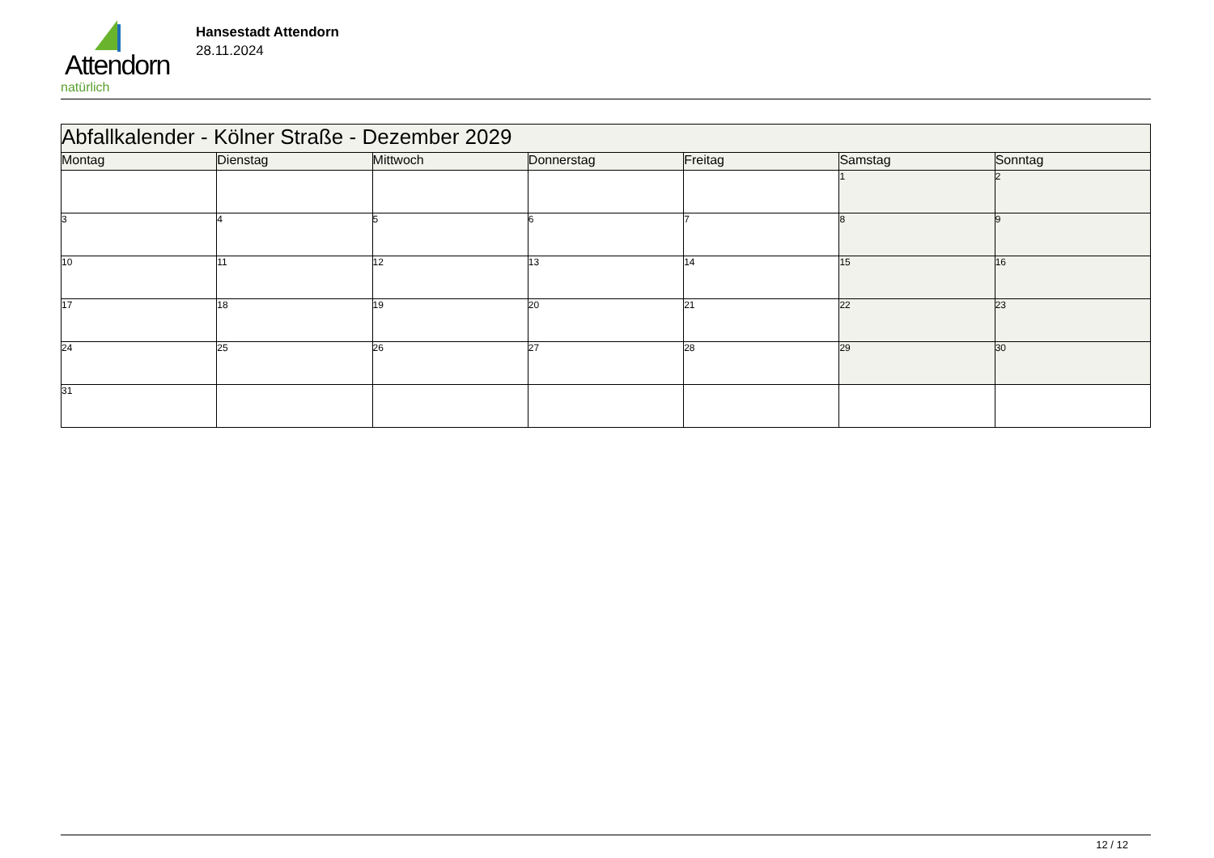Attendorn
natürlich
Hansestadt Attendorn
28.11.2024
| Abfallkalender - Kölner Straße - Dezember 2029 | | | | | | |
| Montag | Dienstag | Mittwoch | Donnerstag | Freitag | Samstag | Sonntag |
| | | | | | 1 | 2 |
| 3 | 4 | 5 | 6 | 7 | 8 | 9 |
| 10 | 11 | 12 | 13 | 14 | 15 | 16 |
| 17 | 18 | 19 | 20 | 21 | 22 | 23 |
| 24 | 25 | 26 | 27 | 28 | 29 | 30 |
| 31 | | | | | | |
12 / 12